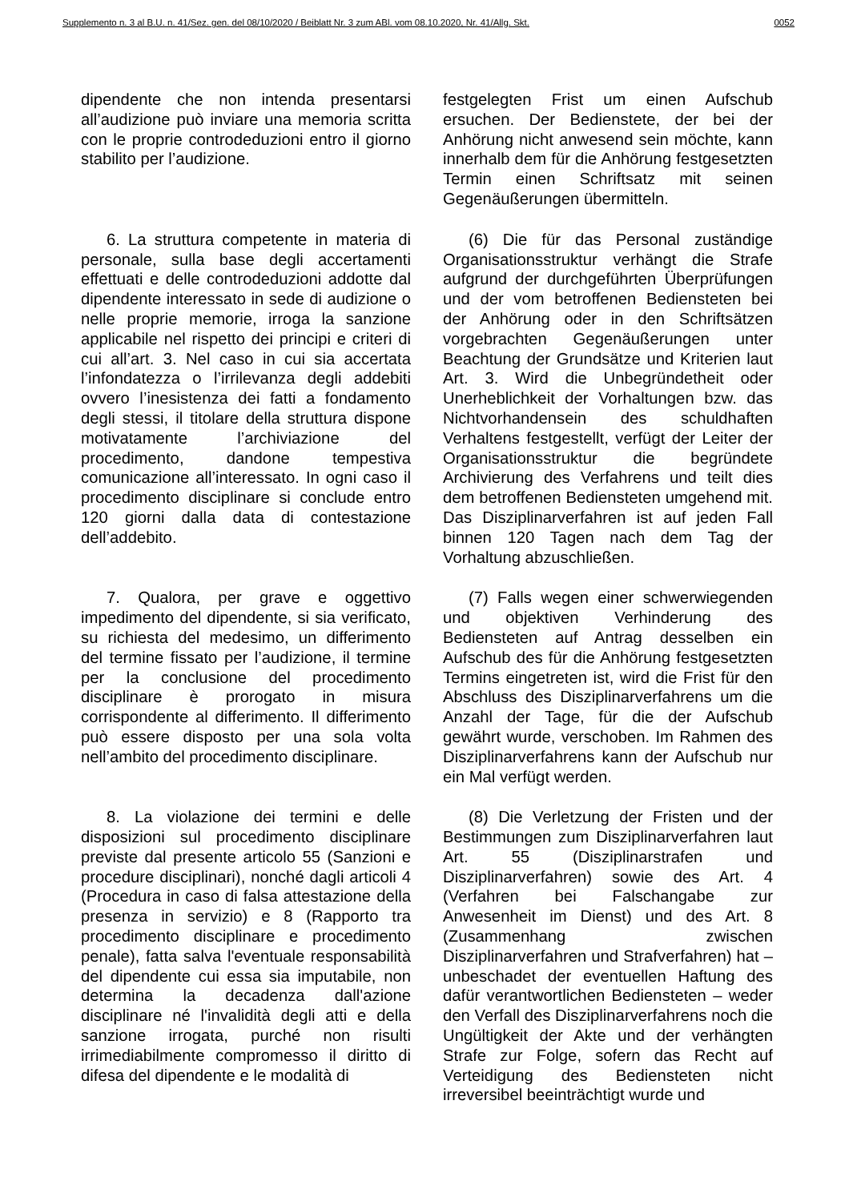Supplemento n. 3 al B.U. n. 41/Sez. gen. del 08/10/2020 / Beiblatt Nr. 3 zum ABl. vom 08.10.2020, Nr. 41/Allg. Skt. 0052
dipendente che non intenda presentarsi all’audizione può inviare una memoria scritta con le proprie controdeduzioni entro il giorno stabilito per l’audizione.
festgelegten Frist um einen Aufschub ersuchen. Der Bedienstete, der bei der Anhörung nicht anwesend sein möchte, kann innerhalb dem für die Anhörung festgesetzten Termin einen Schriftsatz mit seinen Gegenäußerungen übermitteln.
6. La struttura competente in materia di personale, sulla base degli accertamenti effettuati e delle controdeduzioni addotte dal dipendente interessato in sede di audizione o nelle proprie memorie, irroga la sanzione applicabile nel rispetto dei principi e criteri di cui all’art. 3. Nel caso in cui sia accertata l’infondatezza o l’irrilevanza degli addebiti ovvero l’inesistenza dei fatti a fondamento degli stessi, il titolare della struttura dispone motivatamente l’archiviazione del procedimento, dandone tempestiva comunicazione all’interessato. In ogni caso il procedimento disciplinare si conclude entro 120 giorni dalla data di contestazione dell’addebito.
(6) Die für das Personal zuständige Organisationsstruktur verhängt die Strafe aufgrund der durchgeführten Überprüfungen und der vom betroffenen Bediensteten bei der Anhörung oder in den Schriftsätzen vorgebrachten Gegenäußerungen unter Beachtung der Grundsätze und Kriterien laut Art. 3. Wird die Unbegründetheit oder Unerheblichkeit der Vorhaltungen bzw. das Nichtvorhandensein des schuldhaften Verhaltens festgestellt, verfügt der Leiter der Organisationsstruktur die begründete Archivierung des Verfahrens und teilt dies dem betroffenen Bediensteten umgehend mit. Das Disziplinarverfahren ist auf jeden Fall binnen 120 Tagen nach dem Tag der Vorhaltung abzuschließen.
7. Qualora, per grave e oggettivo impedimento del dipendente, si sia verificato, su richiesta del medesimo, un differimento del termine fissato per l’audizione, il termine per la conclusione del procedimento disciplinare è prorogato in misura corrispondente al differimento. Il differimento può essere disposto per una sola volta nell’ambito del procedimento disciplinare.
(7) Falls wegen einer schwerwiegenden und objektiven Verhinderung des Bediensteten auf Antrag desselben ein Aufschub des für die Anhörung festgesetzten Termins eingetreten ist, wird die Frist für den Abschluss des Disziplinarverfahrens um die Anzahl der Tage, für die der Aufschub gewährt wurde, verschoben. Im Rahmen des Disziplinarverfahrens kann der Aufschub nur ein Mal verfügt werden.
8. La violazione dei termini e delle disposizioni sul procedimento disciplinare previste dal presente articolo 55 (Sanzioni e procedure disciplinari), nonché dagli articoli 4 (Procedura in caso di falsa attestazione della presenza in servizio) e 8 (Rapporto tra procedimento disciplinare e procedimento penale), fatta salva l'eventuale responsabilità del dipendente cui essa sia imputabile, non determina la decadenza dall'azione disciplinare né l'invalidità degli atti e della sanzione irrogata, purché non risulti irrimediabilmente compromesso il diritto di difesa del dipendente e le modalità di
(8) Die Verletzung der Fristen und der Bestimmungen zum Disziplinarverfahren laut Art. 55 (Disziplinarstrafen und Disziplinarverfahren) sowie des Art. 4 (Verfahren bei Falschangabe zur Anwesenheit im Dienst) und des Art. 8 (Zusammenhang zwischen Disziplinarverfahren und Strafverfahren) hat – unbeschadet der eventuellen Haftung des dafür verantwortlichen Bediensteten – weder den Verfall des Disziplinarverfahrens noch die Ungültigkeit der Akte und der verhängten Strafe zur Folge, sofern das Recht auf Verteidigung des Bediensteten nicht irreversibel beeinträchtigt wurde und